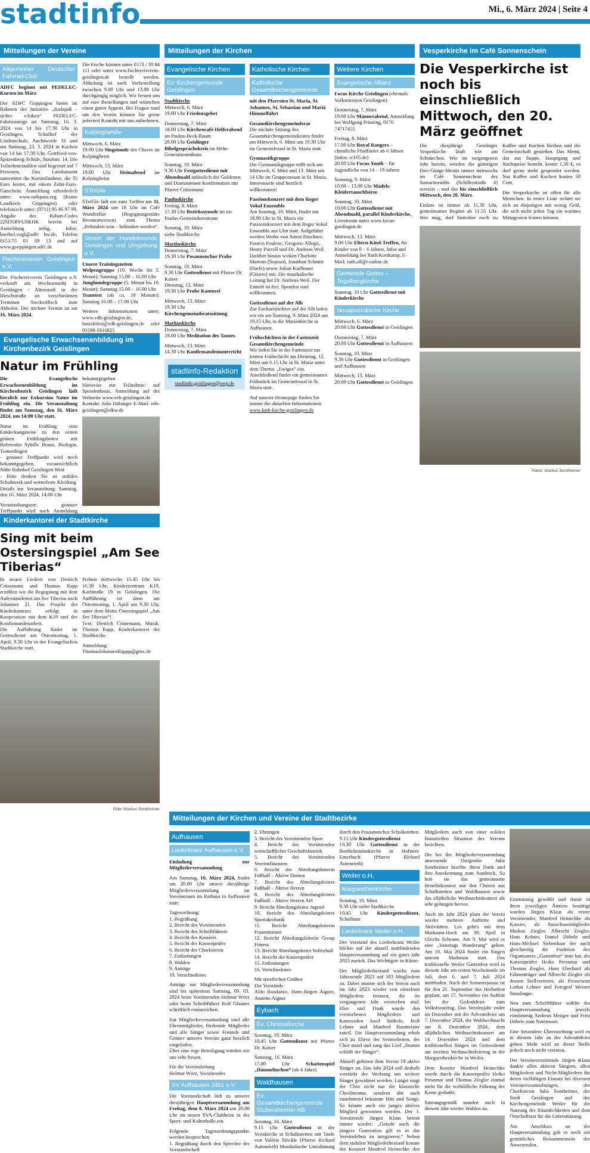stadtinfo
Mi., 6. März 2024 | Seite 4
Mitteilungen der Vereine
Allgemeiner Deutscher Fahrrad-Club
ADFC beginnt mit PEDELEC-Kursen im März
Der ADFC Göppingen bietet im Rahmen der Initiative „Radspaß – sicher e-biken“ PEDELEC-Fahrtrainings an: Samstag, 16. 3. 2024 von 14 bis 17:30 Uhr in Geislingen, Schulhof der Lindenschule, Auchtweide 16 und am Samstag, 23. 3. 2024 in Kuchen von 14 bis 17:30 Uhr, Gottfried-von-Spitzenberg-Schule, Staubstr. 14. Die Teilnehmerzahlen sind begrenzt auf 7 Personen. Das Landratsamt unterstützt die Kursteilnahme, die 35 Euro kostet, mit einem Zehn-Euro-Gutschein. Anmeldung erforderlich unter: www.radspass.org (Kurse Landkreis Göppingen) oder telefonisch unter: (0711) 95 46 97 99. Angabe des Rabatt-Codes 22SD5BVUSKHK bereits bei Anmeldung nötig. Infos: baerbel.vogl@adfc bw.de, Telefon 0151/75 01 59 13 und auf www.goeppingen.adfc.de
Fischereiverein Geislingen e.V.
Der Fischereiverein Geislingen e.V. verkauft am Wochenmarkt in Geislingen / Altenstadt in der Hirschstraße an verschiedenen Terminen Steckerlfisch zum Abholen. Der nächste Termin ist am 16. März 2024.
Die Fische können unter 0173 / 30 84 111 oder unter www.fischereiverein-geislingen.de bestellt werden. Abholung ist nach Vorbestellung zwischen 9.00 Uhr und 13.00 Uhr durchgängig möglich. Wir freuen uns auf eure Bestellungen und wünschen einen guten Appetit. Bei Fragen rund um den Verein können Sie gerne jederzeit Kontakt mit uns aufnehmen.
Kolpingfamilie
Mittwoch, 6. März
19.00 Uhr Singstunde des Chores im Kolpingheim
Mittwoch, 13. März
19.00 Uhr Heimabend im Kolpingheim
STeiGle
STeiGle lädt ein zum Treffen am 11. März 2024 um 18 Uhr im Café WunderBar (Begegnungsstätte Bronnenwiesen) zum Thema „Behindert sein – behindert werden“.
Verein der Hundefreunde Geislingen und Umgebung e.V.
Unsere Trainingszeiten
Welpengruppe (10. Woche bis 5. Monat): Samstag 15.00 – 16.00 Uhr
Junghundegruppe (5. Monat bis 10. Monat): Samstag 15.00 – 16.00 Uhr
Teamtest (ab ca. 10 Monate): Samstag 16.00 – 17.00 Uhr
Weitere Informationen unter: www.vdh-geislingen.de, basisleiter@vdh-geislingen.de oder 01590-1816825
Evangelische Erwachsenenbildung im Kirchenbezirk Geislingen
Natur im Frühling
Die Evangelische Erwachsenenbildung im Kirchenbezirk Geislingen lädt herzlich zur Exkursion Natur im Frühling ein. Die Veranstaltung findet am Samstag, den 16. März 2024, um 14:00 Uhr statt.
Natur im Frühling: eine Entdeckungsreise zu den ersten grünen Frühlingsboten mit Referentin Sybille Braun, Biologin, Tomerdingen
- genauer Treffpunkt wird noch bekanntgegeben, voraussichtlich Nähe Bahnhof Geislingen West
- Bitte denken Sie an stabiles Schuhwerk und wetterfeste Kleidung
Details zur Veranstaltung: Samstag, den 16. März 2024, 14:00 Uhr
Veranstaltungsort: genauer Treffpunkt wird nach Anmeldung bekanntgegeben
Hinweise zur Teilnahme: auf Spendenbasis, Anmeldung auf der Webseite www.eeb-geislingen.de
Kontakt: Julia Hübinger E-Mail: eeb-geislingen@elkw.de
Kinderkantorei der Stadtkirche
Sing mit beim Ostersingspiel „Am See Tiberias“
In neuen Liedern von Dietrich Crüsemann und Thomas Rapp erzählen wir die Begegnung mit dem Auferstandenen am See Tiberias nach Johannes 21. Das Projekt der Kinderkantorei erfolgt in Kooperation mit dem K19 und der Konfirmandenarbeit.
Die Aufführung findet im Gottesdienst am Ostermontag, 1. April, 9.30 Uhr in der Evangelischen Stadtkirche statt.
Proben mittwochs 15.45 Uhr bis 16.30 Uhr, Kinderzentrum K19, Karlstraße 19 in Geislingen. Die Aufführung ist dann am Ostermontag, 1. April um 9.30 Uhr, unter dem Motto Ostersingspiel „Am See Tiberias“!
Text: Dietrich Crüsemann, Musik: Thomas Rapp, Kinderkantorei der Stadtkirche
Anmeldung:
ThomasJohannesRappp@gmx.de
Foto: Markus Sontheimer
Mitteilungen der Kirchen
Evangelische Kirchen
Ev. Kirchengemeinde Geislingen
Stadtkirche
Mittwoch, 6. März
19.00 Uhr Friedensgebet
Donnerstag, 7. März
18.00 Uhr Kirchencafé-Helferabend im Paulus-Beck-Raum
20.00 Uhr Geislinger Bibelgesprächskreis im Mehr-Generationenhaus
Sonntag, 10. März
9.30 Uhr Festgottesdienst mit Abendmahl anlässlich der Goldenen und Diamantenen Konfirmation mit Pfarrer Crüsemann
Pauluskirche
Freitag, 8. März
17.30 Uhr Bezirkssynode im im Paulus-Gemeindezentrum
Sonntag, 10. März
siehe Stadtkirche
Martinskirche
Donnerstag, 7. März
19.30 Uhr Posaunenchor Probe
Sonntag, 10. März
9.30 Uhr Gottesdienst mit Pfarrer Dr. Kaiser
Dienstag, 12. März
19.30 Uhr Probe Kantorei
Mittwoch, 13. März
19.30 Uhr Kirchengemeinderatssitzung
Markuskirche
Donnerstag, 7. März
19.00 Uhr Meditation des Tanzes
Mittwoch, 13. März
14.30 Uhr Konfirmandenunterricht
stadtinfo-Redaktion
stadtinfo.geislingen@swp.de
Katholische Kirchen
Katholische Gesamtkirchengemeinde
mit den Pfarreien St. Maria, St. Johannes, St. Sebastian und Mariä Himmelfahrt
Gesamtkirchengemeinderat
Die nächste Sitzung des Gesamtkirchengemeinderates findet am Mittwoch, 6. März um 19.30 Uhr im Gemeindesaal in St. Maria statt.
Gymnastikgruppe
Die Gymnastikgruppe trifft sich am Mittwoch, 6. März und 13. März um 14 Uhr im Gruppenraum in St. Maria. Interessierte sind herzlich willkommen!
Passionskonzert mit dem Reger Vokal Ensemble
Am Sonntag, 10. März, findet um 18.00 Uhr in St. Maria ein Passionskonzert mit dem Reger Vokal Ensemble aus Ulm statt. Aufgeführt werden Werke von Anton Bruckner, Francis Poulenc, Gregorio Allegri, Henry Purcell und Dr. Andreas Weil. Darüber hinaus wirken Charlotte Martens (Sopran), Jonathan Schmitt (Harfe) sowie Julian Karlbauer (Gitarre) mit. Die musikalische Leitung hat Dr. Andreas Weil. Der Eintritt ist frei. Spenden sind willkommen.
Gottesdienst auf der Alb
Zur Eucharistiefeier auf der Alb laden wir ein am Samstag, 9. März 2024 um 19.15 Uhr, in die Marienkirche in Aufhausen.
Frühschichten in der Fastenzeit Gesamtkirchengemeinde
Wir laden Sie in der Fastenzeit zur letzten Frühschicht am Dienstag, 12. März um 6.15 Uhr in St. Maria unter dem Thema: „Ewiges“ ein.
Anschließend findet ein gemeinsames Frühstück im Gemeindesaal in St. Maria statt.
Auf unserer Homepage finden Sie immer die aktuellen Informationen. www.kath-kirche-geislingen.de
Weitere Kirchen
Evangelische Allianz
Focus Kirche Geislingen (ehemals Volksmission Geislingen)
Donnerstag, 7. März
19.00 Uhr Männerabend, Anmeldung bei Wolfgang Prinzing, 0176 74717455
Freitag, 8. März
17.00 Uhr Royal Rangers – christliche Pfadfinder ab 6 Jahren (Infos: rr165.de)
20.00 Uhr Focus Youth – für Jugendliche von 14 – 19 Jahren
Samstag, 9. März
10.00 – 13.00 Uhr Mädels-Kleidertauschbörse
Sonntag, 10. März
10.00 Uhr Gottesdienst mit Abendmahl, parallel Kinderkirche, Livestream unter www.focus-geislingen.de
Mittwoch, 13. März
9.00 Uhr Eltern-Kind-Treffen, für Kinder von 0 – 6 Jahren, Infos und Anmeldung bei Ruth Kortkamp, E-Mail: ruth.all@t-online.de
Gemeinde Gottes – Tegelbergkirche
Sonntag, 10 Uhr Gottesdienst mit Kinderkirche
Neuapostolische Kirche
Mittwoch, 6. März
20.00 Uhr Gottesdienst in Geislingen
Donnerstag, 7. März
20.00 Uhr Gottesdienst in Aufhausen
Sonntag, 10. März
9.30 Uhr Gottesdienst in Geislingen und Aufhausen
Mittwoch, 13. März
20.00 Uhr Gottesdienst in Geislingen
Vesperkirche im Café Sonnenschein
Die Vesperkirche ist noch bis einschließlich Mittwoch, den 20. März geöffnet
Die diesjährige Geislinger Vesperkirche läuft wie am Schnürchen. Wie im vergangenen Jahr bereits, werden die günstigen Drei-Gänge-Menüs immer mittwochs im Café Sonnenschein des Samariterstifts (Schillerstraße 4) serviert – und das bis einschließlich Mittwoch, den 20. März.
Einlass ist immer ab 11.30 Uhr, gemeinsamer Beginn ab 11.55 Uhr. Wer mag, darf hinterher noch zu Kaffee und Kuchen bleiben und die Gemeinschaft genießen. Das Menü, das aus Suppe, Hauptgang und Nachspeise besteht, kostet 1,50 €, es darf gerne mehr gespendet werden. Nur Kaffee und Kuchen kosten 50 Cent.
Die Vesperkirche ist offen für alle Menschen. In erster Linie richtet sie sich an diejenigen mit wenig Geld, die sich nicht jeden Tag ein warmes Mittagessen leisten können.
Fotos: Markus Sontheimer
Mitteilungen der Kirchen und Vereine der Stadtbezirke
Aufhausen
Liederkranz Aufhausen e.V.
Einladung zur Mitgliederversammlung
Am Samstag, 16. März 2024, findet um 20.00 Uhr unsere diesjährige Mitgliederversammlung im Vereinsraum im Rathaus in Aufhausen statt:
Tagesordnung:
1. Begrüßung
2. Bericht des Vorsitzenden
3. Bericht des Schriftführers
4. Bericht des Kassiers
5. Bericht der Kassenprüfer
6. Bericht der Chorleiterin
7. Entlastungen
8. Wahlen
9. Anträge
10. Verschiedenes
Anträge zur Mitgliederversammlung sind bis spätestens Samstag, 09. 03. 2024 beim Vorsitzenden Helmut Wörz oder beim Schriftführer Rolf Glauner schriftlich einzureichen.
Zur Mitgliederversammlung sind alle Ehrenmitglieder, fördernde Mitglieder und alle Sänger sowie Freunde und Gönner unseres Vereins ganz herzlich eingeladen.
Über eine rege Beteiligung würden wir uns sehr freuen.
Für die Vereinsleitung
Helmut Wörz, Vorsitzender
SV Aufhausen 1951 e.V.
Die Vorstandschaft lädt zu unserer diesjährigen Hauptversammlung am Freitag, dem 8. März 2024 um 20.00 Uhr im neuen SVA-Clubheim in der Sport- und Kulturhalle ein.
Folgende Tagesordnungspunkte werden besprochen:
1. Begrüßung durch den Sprecher der Vorstandschaft
2. Ehrungen
3. Bericht des Vorsitzenden Sport
4. Bericht des Vorsitzenden wirtschaftlicher Geschäftsbetrieb
5. Bericht des Vorsitzenden Vereinsfinanzen
6. Bericht der Abteilungsleiterin Fußball – Aktive Damen
7. Bericht des Abteilungsleiters Fußball – Aktive Herren
8. Bericht des Abteilungsleiters Fußball – Aktive Herren AH
9. Bericht Abteilungsleiter Jugend
10. Bericht des Abteilungsleiters Sportakrobatik
11. Bericht Abteilungsleiterin Frauenturnen
12. Bericht Abteilungsleiterin Group Fitness
13. Bericht Abteilungsleiter Volleyball
14. Bericht der Kassenprüfer
15. Entlastungen
16. Verschiedenes
Mit sportlichen Grüßen
Die Vorstände
Aldo Randazzo, Hans-Jürgen Aigner, Annette Aigner
Eybach
Ev. Christuskirche
Sonntag, 10. März
10.45 Uhr Gottesdienst mit Pfarrer Dr. Kaiser
Samstag, 16. März
17.00 Uhr Schattenspiel „Däumelinchen“ (ab 4 Jahre)
Waldhausen
Ev. Gesamtkirchengemeinde Stubersheimer Alb
Sonntag, 10. März
9.15 Uhr Gottesdienst in der Veitskirche in Schalkstetten mit Taufe von Valérie Stöckle (Pfarrer Richard Autenrieth) Musikalische Umrahmung durch den Posaunenchor Schalkstetten.
9.15 Uhr Kindergottesdienst
10.30 Uhr Gottesdienst in der Bartholomäuskirche in Hofstett-Emerbuch (Pfarrer Richard Autenrieth)
Weiler o.H.
Margarethenkirche
Sonntag, 10. März
9.30 Uhr siehe Stadtkirche
10.45 Uhr Kindergottesdienst, Schulhaus
Liederkranz Weiler o.H.
Der Vorstand des Liederkranz Weiler blickte auf der aktuell stattfindenden Hauptversammlung auf ein gutes Jahr 2023 zurück. Das Wichtigste in Kürze:
Der Mitgliederbestand wuchs zum Jahresende 2023 auf 103 Mitgliedern an. Dabei musste sich der Verein auch im Jahr 2023 wieder von einzelnen Mitgliedern trennen, die im vergangenen Jahr verstorben sind. Ehre und Dank wurde den verstorbenen Mitgliedern und Kameraden Josef Stöferle, Rolf Lehner und Manfred Baumeister zuteil. Die Hauptversammlung erhob sich zu Ehren der Verstorbenen, der Chor stand und sang das Lied „Stumm schläft der Sänger“.
Aktuell gehören dem Verein 18 aktive Sänger an. Das Jahr 2024 soll deshalb verstärkt der Werbung um weitere Sänger gewidmet werden. Längst singt der Chor nicht nur die klassische Chorliteratur, sondern übt auch zunehmend bekannte Hits und Songs. So könnte auch ein junges aktives Mitglied gewonnen werden. Der 1. Vorsitzende Jürgen Klaus betont immer wieder: „Gerade auch die jüngere Generation gilt es in das Vereinsleben zu integrieren.“ Neben dem stabilen Mitgliederbestand konnte der Kassiert Manfred Heinschke den Mitgliedern auch von einer soliden finanziellen Situation des Vereins berichten.
Die bei der Mitgliederversammlung anwesende Dirigentin Julia Sontheimer brachte ihren Dank und ihre Anerkennung zum Ausdruck. So hob sie das gemeinsame Benefizkonzert mit den Chören aus Schalkstetten und Waldhausen sowie das alljährliche Weihnachtskonzert als sehr gelungen hervor.
Auch im Jahr 2024 plant der Verein wieder mehrere Auftritte und Aktivitäten. Los geht's mit dem Maibaum-Hock am 30. April in Ulrichs Scheune. Am 9. Mai wird es eine „Vatertags Wanderung“ geben. Am 10. Mai 2024 findet ein Singen unterm Maibaum statt. Das traditionelle Weiler Gartenfest wird in diesem Jahr am ersten Wochenende im Juli, dem 6. und 7. Juli 2024 stattfinden. Nach der Sommerpause ist für den 21. September das Herbstfest geplant, am 17. November ein Auftritt bei der Gedenkfeier zum Volkstrauertag. Das Vereinsjahr endet im Dezember mit der Adventsfeier am 7. Dezember 2024, der Waldweihnacht am 8. Dezember 2024, dem alljährlichen Weihnachtskonzert am 14. Dezember 2024 und dem traditionellen Singen im Gottesdienst am zweiten Weihnachtsfeiertag in der Margarethenkirche in Weiler.
Dem Kassier Manfred Heinschke wurde durch die Kassenprüfer Heiko Pressmar und Thomas Ziegler einmal mehr für die vorbildliche Führung der Kasse gedankt.
Satzungsgemäß standen auch in diesem Jahr wieder Wahlen an.
Einstimmig gewählt und damit in ihren jeweiligen Ämtern bestätigt wurden Jürgen Klaus als erster Vorsitzender, Manfred Heinschke als Kassier, als Ausschussmitglieder Markus Ziegler, Albrecht Ziegler, Hans Kröner, Daniel Döbele und Hans-Michael Siebenhaar der auch gleichzeitig die Funktion des Organisators „Gartenfest“ inne hat, die Kassenprüfer Heiko Pressmar und Thomas Ziegler, Hans Eberhard als Fahnenträger und Albrecht Ziegler als dessen Stellvertreter, als Pressewart Lothar Lehner und Fotograf Werner Staudinger.
Neu zum Schriftführer wählte die Hauptversammlung jeweils einstimmig Andreas Mezger und Fritz Döbele zum Notenwart.
Eine besondere Überraschung wird es in diesem Jahr an der Adventsfeier geben. Mehr wird an dieser Stelle jedoch noch nicht verraten.
Der Vereinsvorsitzende Jürgen Klaus dankte allen aktiven Sängern, allen Mitgliedern und Nicht-Mitgliedern für deren vielfältigen Einsatz bei diversen Vereinsveranstaltungen, der Chorleiterin Julia Sontheimer, der Stadt Geislingen und der Kirchengemeinde Weiler für die Nutzung der Räumlichkeiten und dem Ortschaftsrat für die Unterstützung.
Am Anschluss an die Hauptversammlung gab es noch ein gemütliches Beisammensein der Anwesenden.